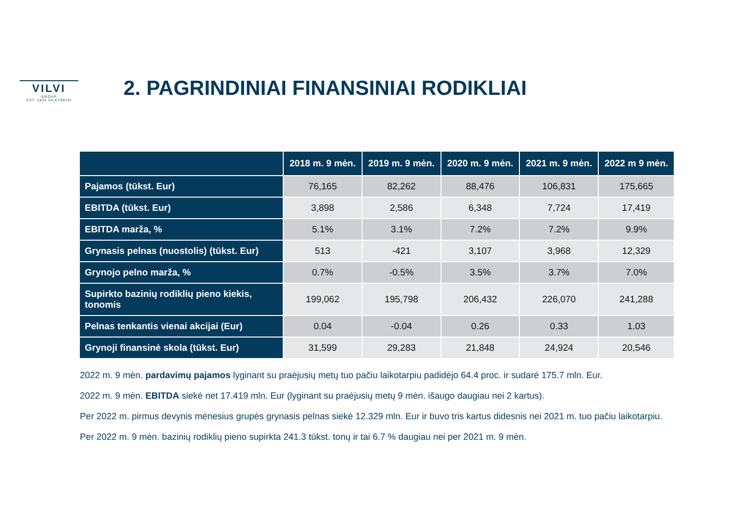VILVI
-GROUP-
EST. 1934 VILKYŠKIAI
2. PAGRINDINIAI FINANSINIAI RODIKLIAI
| | 2018 m. 9 mėn. | 2019 m. 9 mėn. | 2020 m. 9 mėn. | 2021 m. 9 mėn. | 2022 m 9 mėn. |
| --- | --- | --- | --- | --- | --- |
| Pajamos (tūkst. Eur) | 76,165 | 82,262 | 88,476 | 106,831 | 175,665 |
| EBITDA (tūkst. Eur) | 3,898 | 2,586 | 6,348 | 7,724 | 17,419 |
| EBITDA marža, % | 5.1% | 3.1% | 7.2% | 7.2% | 9.9% |
| Grynasis pelnas (nuostolis) (tūkst. Eur) | 513 | -421 | 3,107 | 3,968 | 12,329 |
| Grynojo pelno marža, % | 0.7% | -0.5% | 3.5% | 3.7% | 7.0% |
| Supirkto bazinių rodiklių pieno kiekis, tonomis | 199,062 | 195,798 | 206,432 | 226,070 | 241,288 |
| Pelnas tenkantis vienai akcijai (Eur) | 0.04 | -0.04 | 0.26 | 0.33 | 1.03 |
| Grynoji finansinė skola (tūkst. Eur) | 31,599 | 29,283 | 21,848 | 24,924 | 20,546 |
2022 m. 9 mėn. pardavimų pajamos lyginant su praėjusių metų tuo pačiu laikotarpiu padidėjo 64.4 proc. ir sudarė 175.7 mln. Eur.
2022 m. 9 mėn. EBITDA siekė net 17.419 mln. Eur (lyginant su praėjusių metų 9 mėn. išaugo daugiau nei 2 kartus).
Per 2022 m. pirmus devynis mėnesius grupės grynasis pelnas siekė 12.329 mln. Eur ir buvo tris kartus didesnis nei 2021 m. tuo pačiu laikotarpiu.
Per 2022 m. 9 mėn. bazinių rodiklių pieno supirkta 241.3 tūkst. tonų ir tai 6.7 % daugiau nei per 2021 m. 9 mėn.